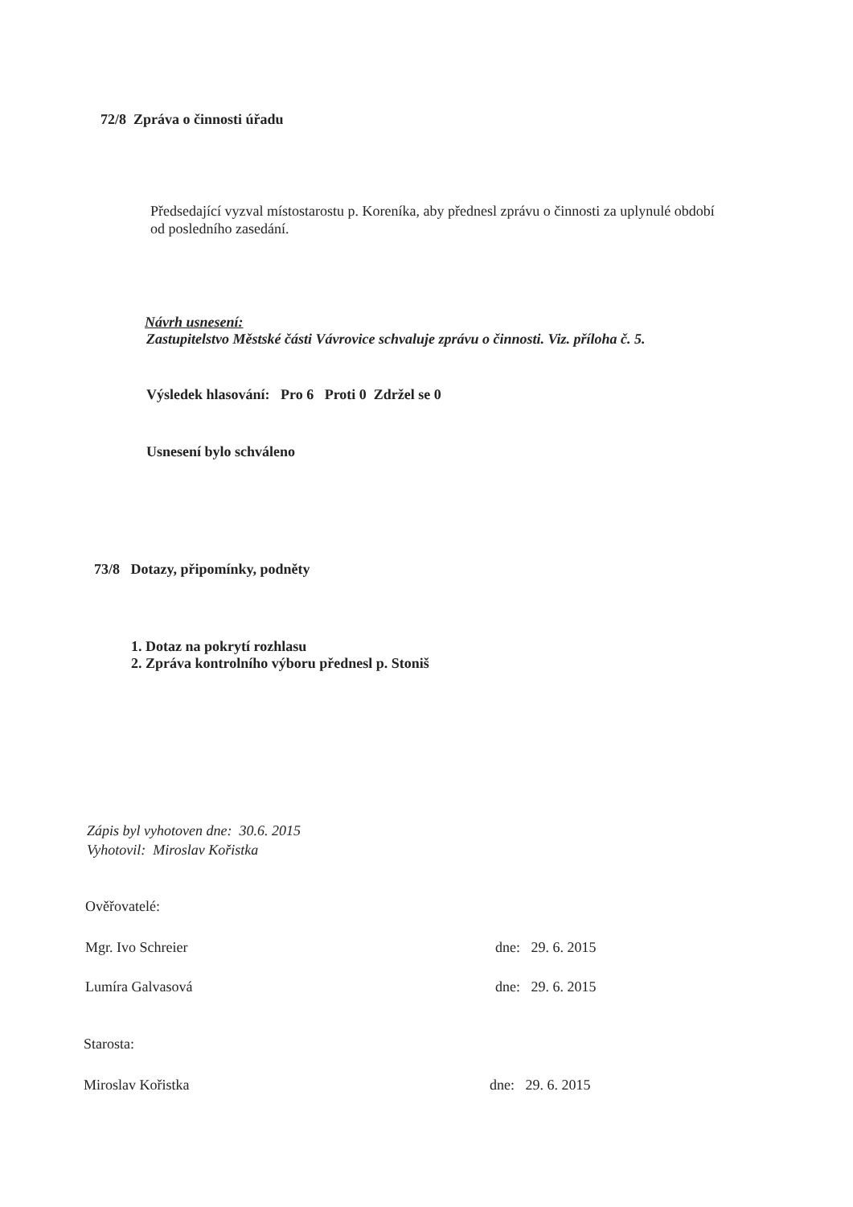72/8 Zpráva o činnosti úřadu
Předsedající vyzval místostarostu p. Koreníka, aby přednesl zprávu o činnosti za uplynulé období od posledního zasedání.
Návrh usnesení:
Zastupitelstvo Městské části Vávrovice schvaluje zprávu o činnosti. Viz. příloha č. 5.
Výsledek hlasování: Pro 6 Proti 0 Zdržel se 0
Usnesení bylo schváleno
73/8 Dotazy, připomínky, podněty
1. Dotaz na pokrytí rozhlasu
2. Zpráva kontrolního výboru přednesl p. Stoniš
Zápis byl vyhotoven dne: 30.6. 2015
Vyhotovil: Miroslav Kořistka
Ověřovatelé:
Mgr. Ivo Schreier dne: 29. 6. 2015
Lumíra Galvasová dne: 29. 6. 2015
Starosta:
Miroslav Kořistka dne: 29. 6. 2015